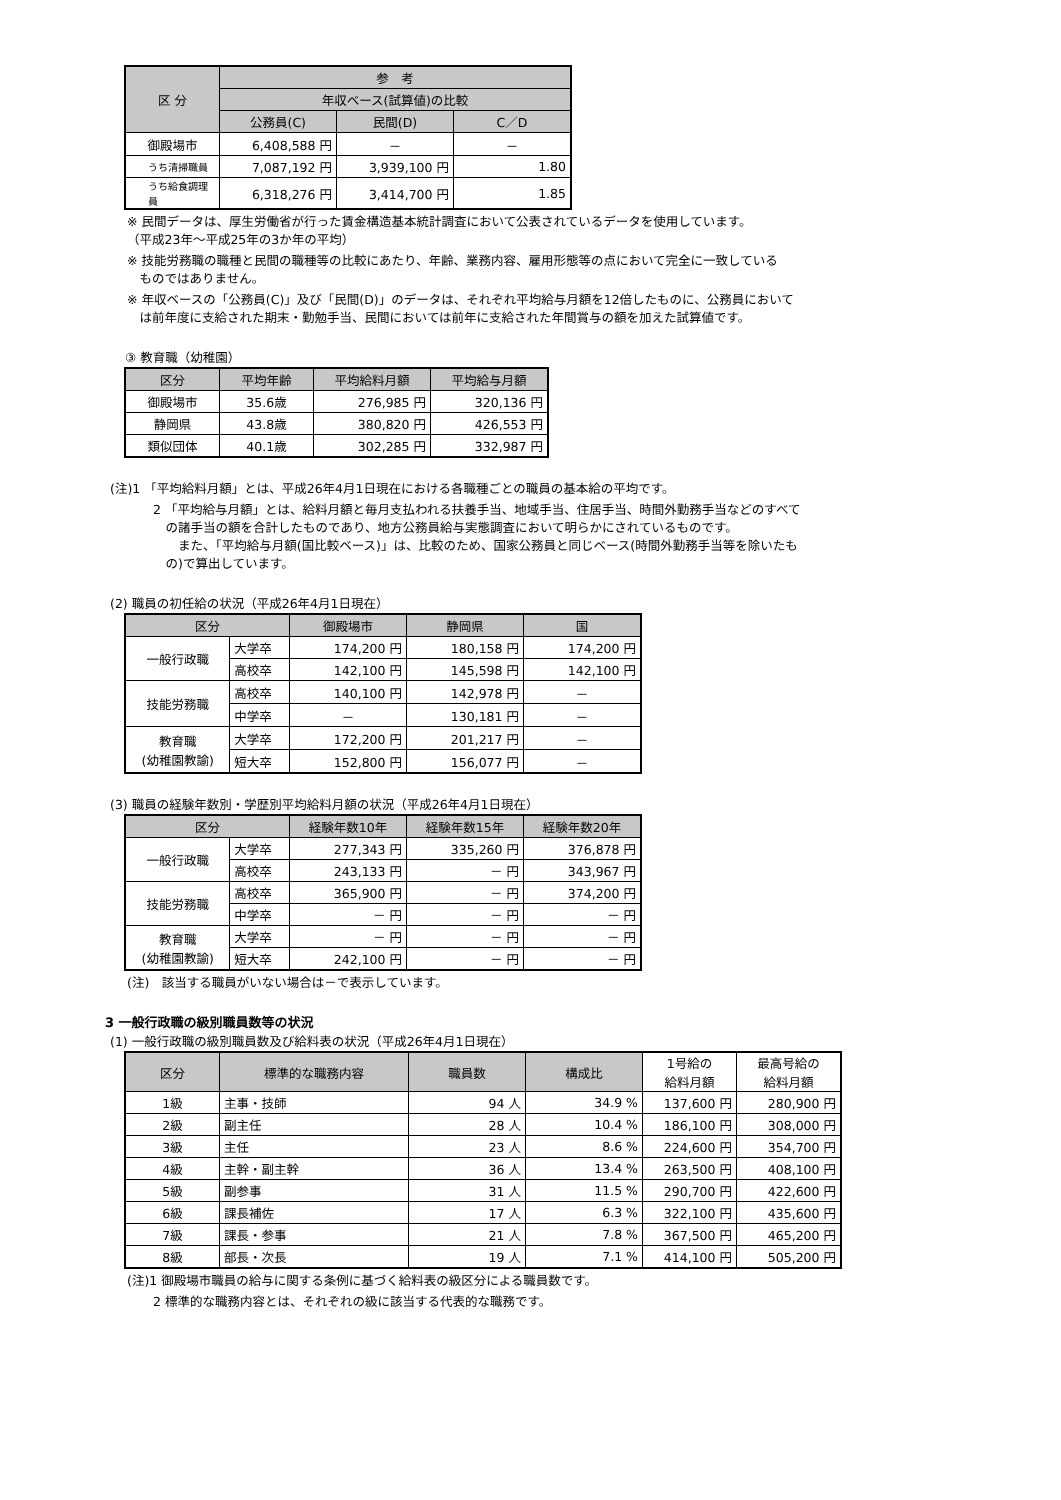| 区 分 | 参 考 | | |
| --- | --- | --- | --- |
| | 年収ベース(試算値)の比較 | | |
| | 公務員(C) | 民間(D) | C／D |
| 御殿場市 | 6,408,588 円 | － | － |
| うち清掃職員 | 7,087,192 円 | 3,939,100 円 | 1.80 |
| うち給食調理員 | 6,318,276 円 | 3,414,700 円 | 1.85 |
※ 民間データは、厚生労働省が行った賃金構造基本統計調査において公表されているデータを使用しています。
（平成23年～平成25年の3か年の平均）
※ 技能労務職の職種と民間の職種等の比較にあたり、年齢、業務内容、雇用形態等の点において完全に一致している
　ものではありません。
※ 年収ベースの「公務員(C)」及び「民間(D)」のデータは、それぞれ平均給与月額を12倍したものに、公務員において
　は前年度に支給された期末・勤勉手当、民間においては前年に支給された年間賞与の額を加えた試算値です。
③ 教育職（幼稚園）
| 区分 | 平均年齢 | 平均給料月額 | 平均給与月額 |
| --- | --- | --- | --- |
| 御殿場市 | 35.6歳 | 276,985 円 | 320,136 円 |
| 静岡県 | 43.8歳 | 380,820 円 | 426,553 円 |
| 類似団体 | 40.1歳 | 302,285 円 | 332,987 円 |
(注)1 「平均給料月額」とは、平成26年4月1日現在における各職種ごとの職員の基本給の平均です。
2 「平均給与月額」とは、給料月額と毎月支払われる扶養手当、地域手当、住居手当、時間外勤務手当などのすべて
　の諸手当の額を合計したものであり、地方公務員給与実態調査において明らかにされているものです。
　　また、「平均給与月額(国比較ベース)」は、比較のため、国家公務員と同じベース(時間外勤務手当等を除いたも
　の)で算出しています。
(2) 職員の初任給の状況（平成26年4月1日現在）
| 区分 | | 御殿場市 | 静岡県 | 国 |
| --- | --- | --- | --- | --- |
| 一般行政職 | 大学卒 | 174,200 円 | 180,158 円 | 174,200 円 |
| | 高校卒 | 142,100 円 | 145,598 円 | 142,100 円 |
| 技能労務職 | 高校卒 | 140,100 円 | 142,978 円 | － |
| | 中学卒 | － | 130,181 円 | － |
| 教育職 (幼稚園教諭) | 大学卒 | 172,200 円 | 201,217 円 | － |
| | 短大卒 | 152,800 円 | 156,077 円 | － |
(3) 職員の経験年数別・学歴別平均給料月額の状況（平成26年4月1日現在）
| 区分 | | 経験年数10年 | 経験年数15年 | 経験年数20年 |
| --- | --- | --- | --- | --- |
| 一般行政職 | 大学卒 | 277,343 円 | 335,260 円 | 376,878 円 |
| | 高校卒 | 243,133 円 | － 円 | 343,967 円 |
| 技能労務職 | 高校卒 | 365,900 円 | － 円 | 374,200 円 |
| | 中学卒 | － 円 | － 円 | － 円 |
| 教育職 (幼稚園教諭) | 大学卒 | － 円 | － 円 | － 円 |
| | 短大卒 | 242,100 円 | － 円 | － 円 |
(注)　該当する職員がいない場合は－で表示しています。
3 一般行政職の級別職員数等の状況
(1) 一般行政職の級別職員数及び給料表の状況（平成26年4月1日現在）
| 区分 | 標準的な職務内容 | 職員数 | 構成比 | 1号給の 給料月額 | 最高号給の 給料月額 |
| --- | --- | --- | --- | --- | --- |
| 1級 | 主事・技師 | 94 人 | 34.9 % | 137,600 円 | 280,900 円 |
| 2級 | 副主任 | 28 人 | 10.4 % | 186,100 円 | 308,000 円 |
| 3級 | 主任 | 23 人 | 8.6 % | 224,600 円 | 354,700 円 |
| 4級 | 主幹・副主幹 | 36 人 | 13.4 % | 263,500 円 | 408,100 円 |
| 5級 | 副参事 | 31 人 | 11.5 % | 290,700 円 | 422,600 円 |
| 6級 | 課長補佐 | 17 人 | 6.3 % | 322,100 円 | 435,600 円 |
| 7級 | 課長・参事 | 21 人 | 7.8 % | 367,500 円 | 465,200 円 |
| 8級 | 部長・次長 | 19 人 | 7.1 % | 414,100 円 | 505,200 円 |
(注)1 御殿場市職員の給与に関する条例に基づく給料表の級区分による職員数です。
2 標準的な職務内容とは、それぞれの級に該当する代表的な職務です。